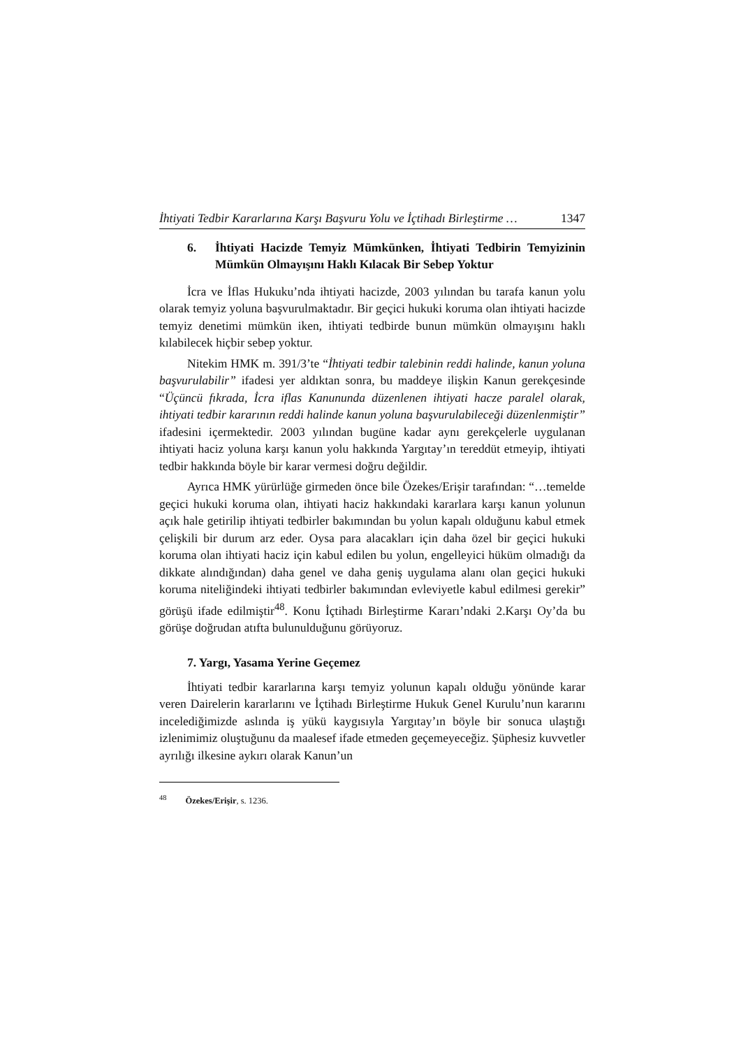İhtiyati Tedbir Kararlarına Karşı Başvuru Yolu ve İçtihadı Birleştirme … 1347
6. İhtiyati Hacizde Temyiz Mümkünken, İhtiyati Tedbirin Temyizinin Mümkün Olmayışını Haklı Kılacak Bir Sebep Yoktur
İcra ve İflas Hukuku’nda ihtiyati hacizde, 2003 yılından bu tarafa kanun yolu olarak temyiz yoluna başvurulmaktadır. Bir geçici hukuki koruma olan ihtiyati hacizde temyiz denetimi mümkün iken, ihtiyati tedbirde bunun mümkün olmayışını haklı kılabilecek hiçbir sebep yoktur.
Nitekim HMK m. 391/3’te “İhtiyati tedbir talebinin reddi halinde, kanun yoluna başvurulabilir” ifadesi yer aldıktan sonra, bu maddeye ilişkin Kanun gerekçesinde “Üçüncü fıkrada, İcra iflas Kanununda düzenlenen ihtiyati hacze paralel olarak, ihtiyati tedbir kararının reddi halinde kanun yoluna başvurulabileceği düzenlenmiştir” ifadesini içermektedir. 2003 yılından bugüne kadar aynı gerekçelerle uygulanan ihtiyati haciz yoluna karşı kanun yolu hakkında Yargıtay’ın tereddüt etmeyip, ihtiyati tedbir hakkında böyle bir karar vermesi doğru değildir.
Ayrıca HMK yürürlüğe girmeden önce bile Özekes/Erişir tarafından: “…temelde geçici hukuki koruma olan, ihtiyati haciz hakkındaki kararlara karşı kanun yolunun açık hale getirilip ihtiyati tedbirler bakımından bu yolun kapalı olduğunu kabul etmek çelişkili bir durum arz eder. Oysa para alacakları için daha özel bir geçici hukuki koruma olan ihtiyati haciz için kabul edilen bu yolun, engelleyici hüküm olmadığı da dikkate alındığından) daha genel ve daha geniş uygulama alanı olan geçici hukuki koruma niteliğindeki ihtiyati tedbirler bakımından evleviyetle kabul edilmesi gerekir” görüşü ifade edilmiştir<sup>48</sup>. Konu İçtihadı Birleştirme Kararı’ndaki 2.Karşı Oy’da bu görüşe doğrudan atıfta bulunulduğunu görüyoruz.
7. Yargı, Yasama Yerine Geçemez
İhtiyati tedbir kararlarına karşı temyiz yolunun kapalı olduğu yönünde karar veren Dairelerin kararlarını ve İçtihadı Birleştirme Hukuk Genel Kurulu’nun kararını incelediğimizde aslında iş yükü kaygısıyla Yargıtay’ın böyle bir sonuca ulaştığı izlenimimiz oluştuğunu da maalesef ifade etmeden geçemeyeceğiz. Şüphesiz kuvvetler ayrılığı ilkesine aykırı olarak Kanun’un
<sup>48</sup> Özekes/Erişir, s. 1236.